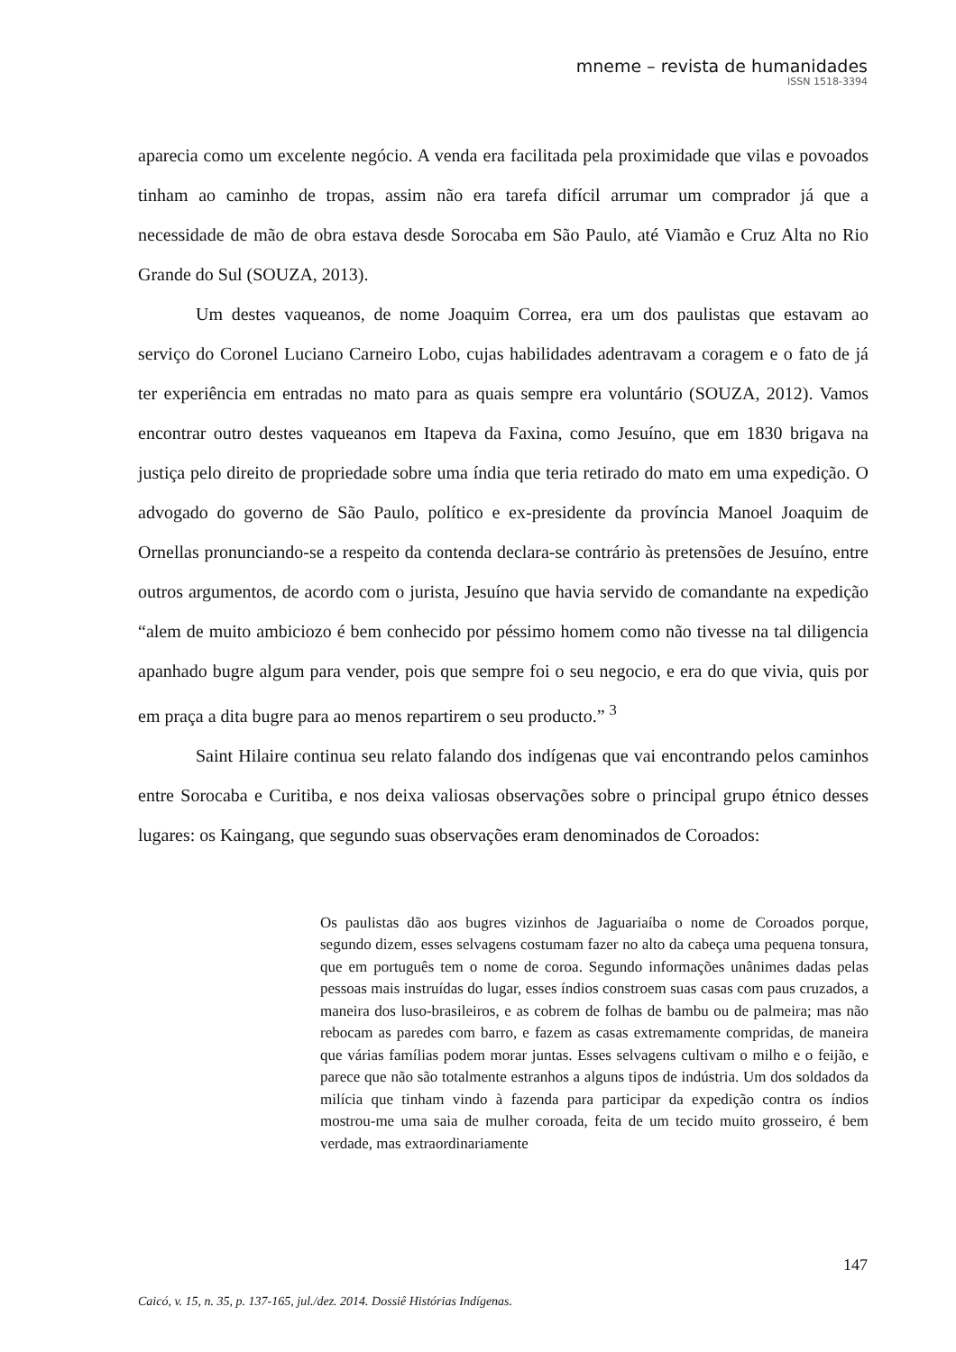mneme – revista de humanidades
ISSN 1518-3394
aparecia como um excelente negócio. A venda era facilitada pela proximidade que vilas e povoados tinham ao caminho de tropas, assim não era tarefa difícil arrumar um comprador já que a necessidade de mão de obra estava desde Sorocaba em São Paulo, até Viamão e Cruz Alta no Rio Grande do Sul (SOUZA, 2013).
Um destes vaqueanos, de nome Joaquim Correa, era um dos paulistas que estavam ao serviço do Coronel Luciano Carneiro Lobo, cujas habilidades adentravam a coragem e o fato de já ter experiência em entradas no mato para as quais sempre era voluntário (SOUZA, 2012). Vamos encontrar outro destes vaqueanos em Itapeva da Faxina, como Jesuíno, que em 1830 brigava na justiça pelo direito de propriedade sobre uma índia que teria retirado do mato em uma expedição. O advogado do governo de São Paulo, político e ex-presidente da província Manoel Joaquim de Ornellas pronunciando-se a respeito da contenda declara-se contrário às pretensões de Jesuíno, entre outros argumentos, de acordo com o jurista, Jesuíno que havia servido de comandante na expedição “alem de muito ambiciozo é bem conhecido por péssimo homem como não tivesse na tal diligencia apanhado bugre algum para vender, pois que sempre foi o seu negocio, e era do que vivia, quis por em praça a dita bugre para ao menos repartirem o seu producto.” <sup>3</sup>
Saint Hilaire continua seu relato falando dos indígenas que vai encontrando pelos caminhos entre Sorocaba e Curitiba, e nos deixa valiosas observações sobre o principal grupo étnico desses lugares: os Kaingang, que segundo suas observações eram denominados de Coroados:
Os paulistas dão aos bugres vizinhos de Jaguariaíba o nome de Coroados porque, segundo dizem, esses selvagens costumam fazer no alto da cabeça uma pequena tonsura, que em português tem o nome de coroa. Segundo informações unânimes dadas pelas pessoas mais instruídas do lugar, esses índios constroem suas casas com paus cruzados, a maneira dos luso-brasileiros, e as cobrem de folhas de bambu ou de palmeira; mas não rebocam as paredes com barro, e fazem as casas extremamente compridas, de maneira que várias famílias podem morar juntas. Esses selvagens cultivam o milho e o feijão, e parece que não são totalmente estranhos a alguns tipos de indústria. Um dos soldados da milícia que tinham vindo à fazenda para participar da expedição contra os índios mostrou-me uma saia de mulher coroada, feita de um tecido muito grosseiro, é bem verdade, mas extraordinariamente
147
Caicó, v. 15, n. 35, p. 137-165, jul./dez. 2014. Dossiê Histórias Indígenas.